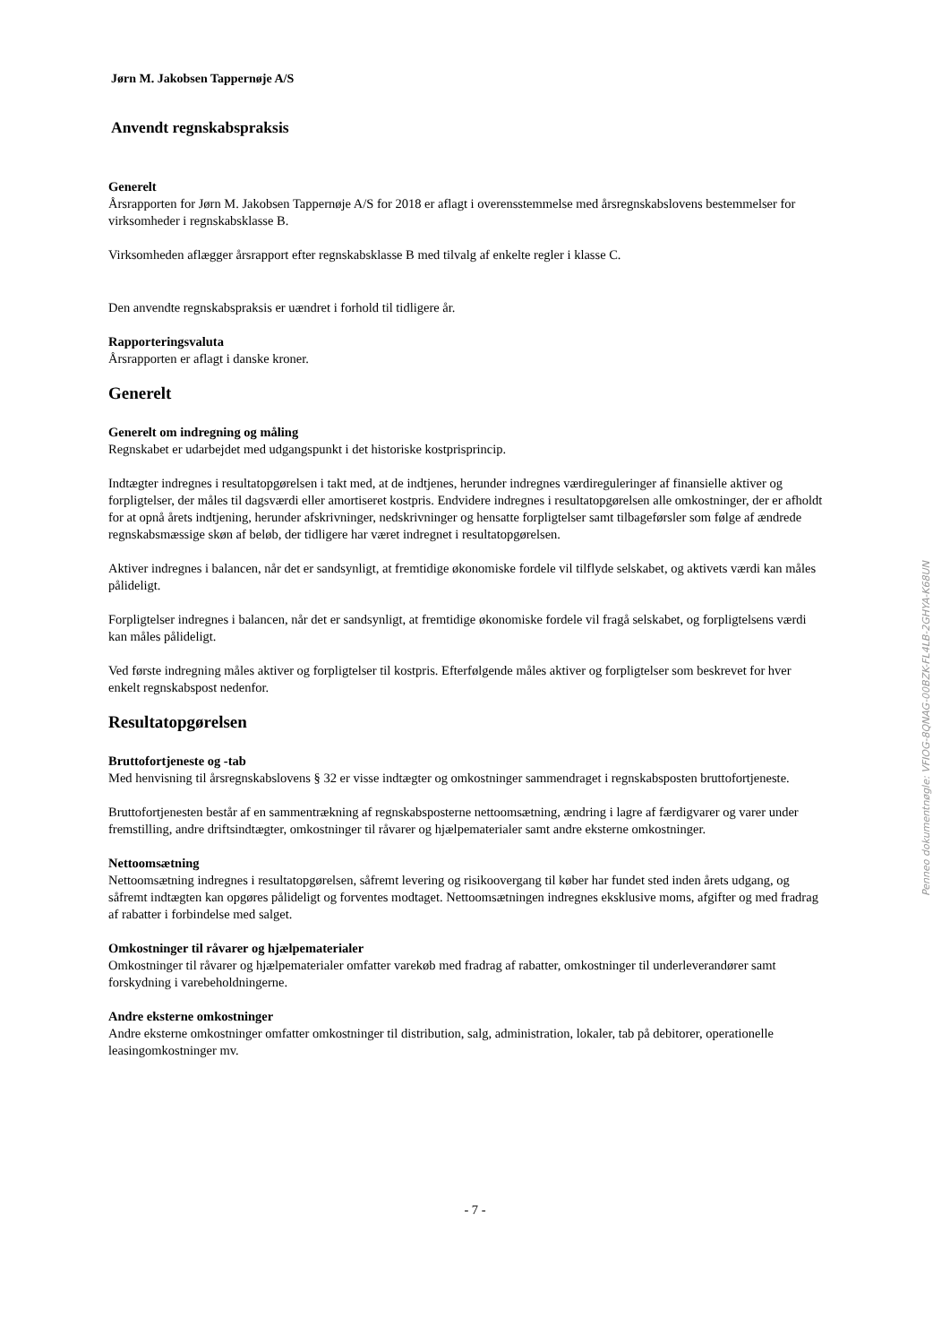Jørn M. Jakobsen Tappernøje A/S
Anvendt regnskabspraksis
Generelt
Årsrapporten for Jørn M. Jakobsen Tappernøje A/S for 2018 er aflagt i overensstemmelse med årsregnskabslovens bestemmelser for virksomheder i regnskabsklasse B.
Virksomheden aflægger årsrapport efter regnskabsklasse B med tilvalg af enkelte regler i klasse C.
Den anvendte regnskabspraksis er uændret i forhold til tidligere år.
Rapporteringsvaluta
Årsrapporten er aflagt i danske kroner.
Generelt
Generelt om indregning og måling
Regnskabet er udarbejdet med udgangspunkt i det historiske kostprisprincip.
Indtægter indregnes i resultatopgørelsen i takt med, at de indtjenes, herunder indregnes værdireguleringer af finansielle aktiver og forpligtelser, der måles til dagsværdi eller amortiseret kostpris. Endvidere indregnes i resultatopgørelsen alle omkostninger, der er afholdt for at opnå årets indtjening, herunder afskrivninger, nedskrivninger og hensatte forpligtelser samt tilbageførsler som følge af ændrede regnskabsmæssige skøn af beløb, der tidligere har været indregnet i resultatopgørelsen.
Aktiver indregnes i balancen, når det er sandsynligt, at fremtidige økonomiske fordele vil tilflyde selskabet, og aktivets værdi kan måles pålideligt.
Forpligtelser indregnes i balancen, når det er sandsynligt, at fremtidige økonomiske fordele vil fragå selskabet, og forpligtelsens værdi kan måles pålideligt.
Ved første indregning måles aktiver og forpligtelser til kostpris. Efterfølgende måles aktiver og forpligtelser som beskrevet for hver enkelt regnskabspost nedenfor.
Resultatopgørelsen
Bruttofortjeneste og -tab
Med henvisning til årsregnskabslovens § 32 er visse indtægter og omkostninger sammendraget i regnskabsposten bruttofortjeneste.
Bruttofortjenesten består af en sammentrækning af regnskabsposterne nettoomsætning, ændring i lagre af færdigvarer og varer under fremstilling, andre driftsindtægter, omkostninger til råvarer og hjælpematerialer samt andre eksterne omkostninger.
Nettoomsætning
Nettoomsætning indregnes i resultatopgørelsen, såfremt levering og risikoovergang til køber har fundet sted inden årets udgang, og såfremt indtægten kan opgøres pålideligt og forventes modtaget. Nettoomsætningen indregnes eksklusive moms, afgifter og med fradrag af rabatter i forbindelse med salget.
Omkostninger til råvarer og hjælpematerialer
Omkostninger til råvarer og hjælpematerialer omfatter varekøb med fradrag af rabatter, omkostninger til underleverandører samt forskydning i varebeholdningerne.
Andre eksterne omkostninger
Andre eksterne omkostninger omfatter omkostninger til distribution, salg, administration, lokaler, tab på debitorer, operationelle leasingomkostninger mv.
Penneo dokumentnøgle: VFIOG-8QNAG-00BZK-FL4LB-2GHYA-K68UN
- 7 -